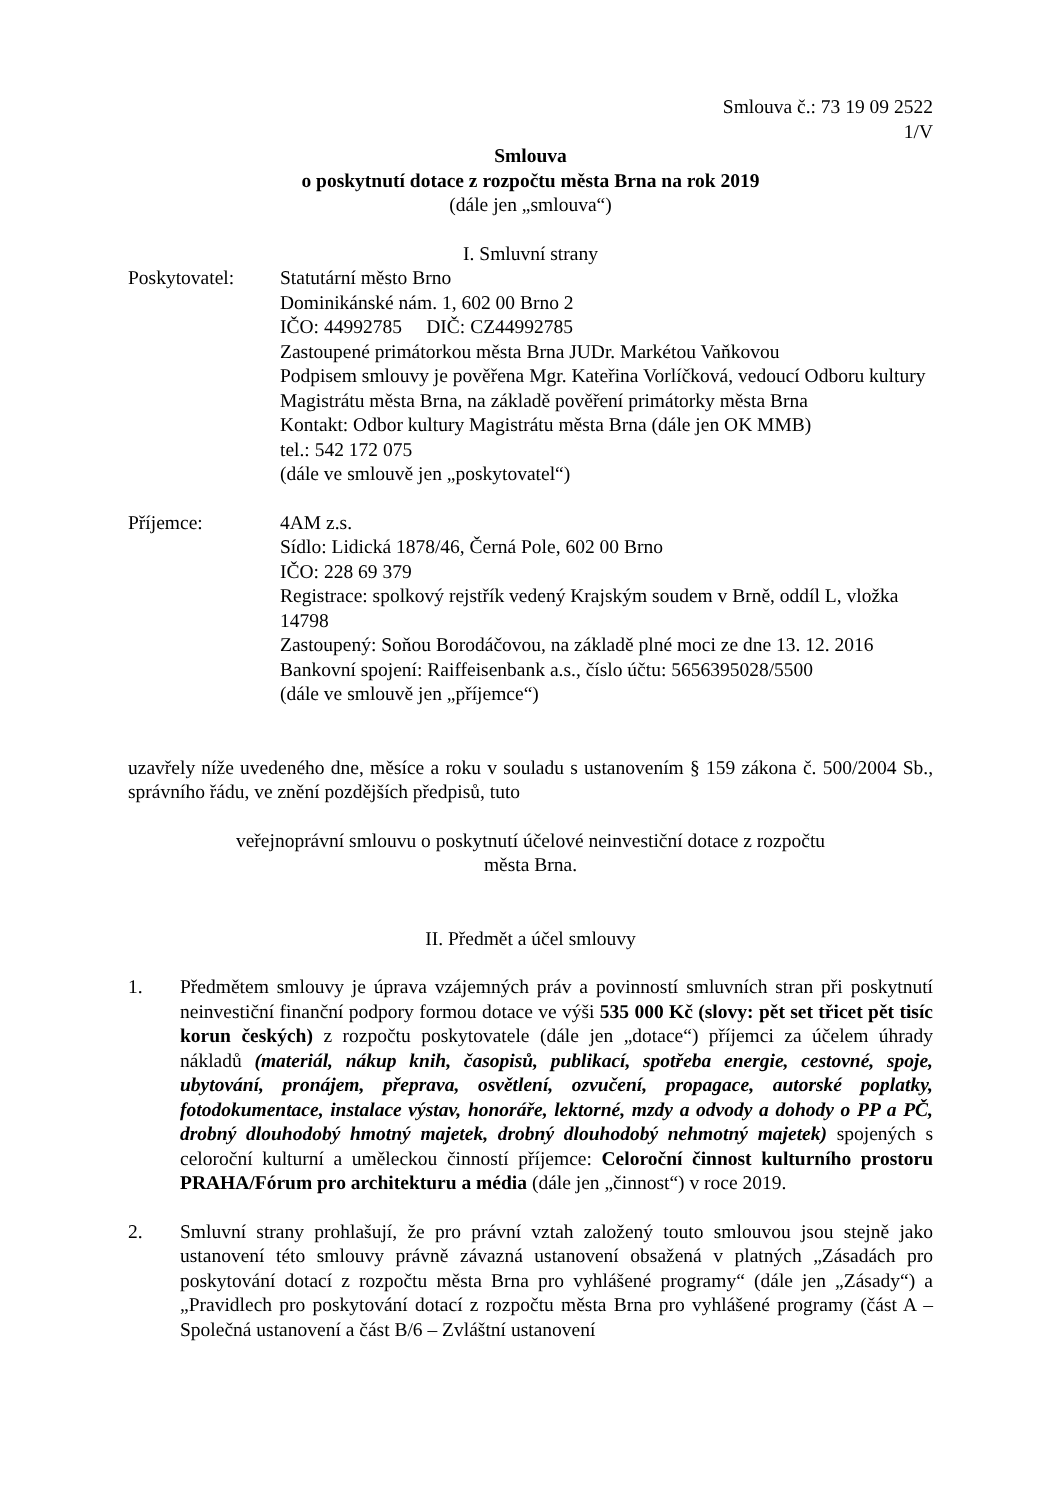Smlouva č.: 73 19 09 2522
1/V
Smlouva
o poskytnutí dotace z rozpočtu města Brna na rok 2019
(dále jen „smlouva“)
I. Smluvní strany
Poskytovatel:
Statutární město Brno
Dominikánské nám. 1, 602 00 Brno 2
IČO: 44992785 DIČ: CZ44992785
Zastoupené primátorkou města Brna JUDr. Markétou Vaňkovou
Podpisem smlouvy je pověřena Mgr. Kateřina Vorlíčková, vedoucí Odboru kultury Magistrátu města Brna, na základě pověření primátorky města Brna
Kontakt: Odbor kultury Magistrátu města Brna (dále jen OK MMB)
tel.: 542 172 075
(dále ve smlouvě jen „poskytovatel“)
Příjemce: 4AM z.s.
Sídlo: Lidická 1878/46, Černá Pole, 602 00 Brno
IČO: 228 69 379
Registrace: spolkový rejstřík vedený Krajským soudem v Brně, oddíl L, vložka 14798
Zastoupený: Soňou Borodáčovou, na základě plné moci ze dne 13. 12. 2016
Bankovní spojení: Raiffeisenbank a.s., číslo účtu: 5656395028/5500
(dále ve smlouvě jen „příjemce“)
uzavřely níže uvedeného dne, měsíce a roku v souladu s ustanovením § 159 zákona č. 500/2004 Sb., správního řádu, ve znění pozdějších předpisů, tuto
veřejnoprávní smlouvu o poskytnutí účelové neinvestiční dotace z rozpočtu
města Brna.
II. Předmět a účel smlouvy
1. Předmětem smlouvy je úprava vzájemných práv a povinností smluvních stran při poskytnutí neinvestiční finanční podpory formou dotace ve výši 535 000 Kč (slovy: pět set třicet pět tisíc korun českých) z rozpočtu poskytovatele (dále jen „dotace“) příjemci za účelem úhrady nákladů (materiál, nákup knih, časopisů, publikací, spotřeba energie, cestovné, spoje, ubytování, pronájem, přeprava, osvětlení, ozvučení, propagace, autorské poplatky, fotodokumentace, instalace výstav, honoráře, lektorné, mzdy a odvody a dohody o PP a PČ, drobný dlouhodobý hmotný majetek, drobný dlouhodobý nehmotný majetek) spojených s celoroční kulturní a uměleckou činností příjemce: Celoroční činnost kulturního prostoru PRAHA/Fórum pro architekturu a média (dále jen „činnost“) v roce 2019.
2. Smluvní strany prohlašují, že pro právní vztah založený touto smlouvou jsou stejně jako ustanovení této smlouvy právně závazná ustanovení obsažená v platných „Zásadách pro poskytování dotací z rozpočtu města Brna pro vyhlášené programy“ (dále jen „Zásady“) a „Pravidlech pro poskytování dotací z rozpočtu města Brna pro vyhlášené programy (část A – Společná ustanovení a část B/6 – Zvláštní ustanovení